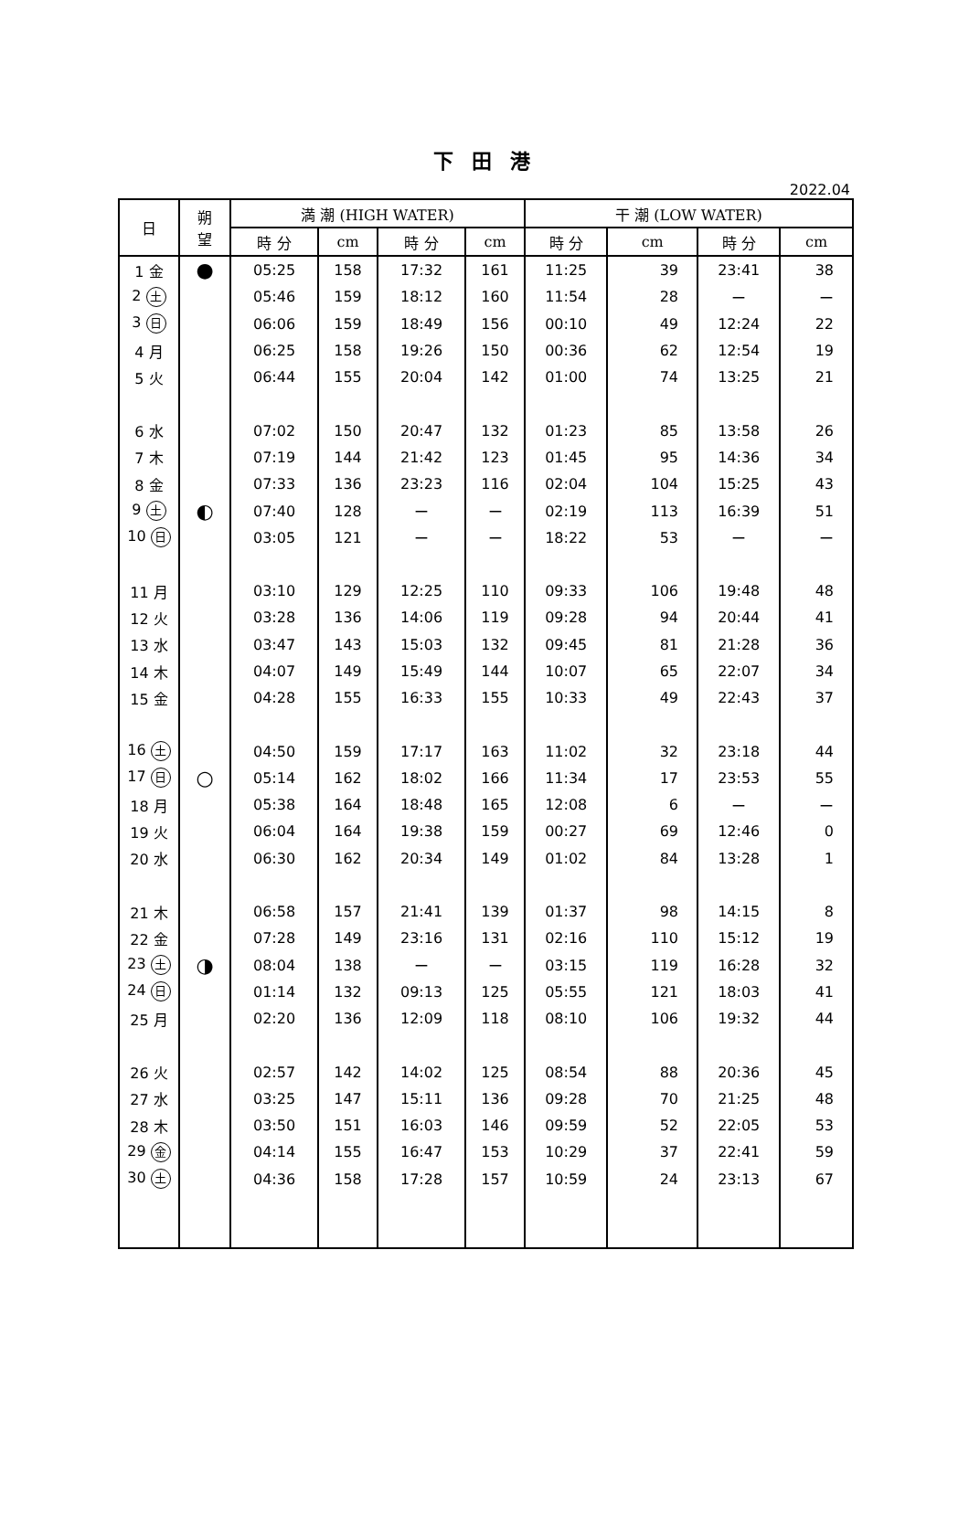下 田 港
2022.04
| 日 | 朔 望 | 満 潮 (HIGH WATER) | | | | 干 潮 (LOW WATER) | | | |
| --- | --- | --- | --- | --- | --- | --- | --- | --- | --- |
| | | 時 分 | cm | 時 分 | cm | 時 分 | cm | 時 分 | cm |
| 1 金 | ● | 05:25 | 158 | 17:32 | 161 | 11:25 | 39 | 23:41 | 38 |
| 2 土 | | 05:46 | 159 | 18:12 | 160 | 11:54 | 28 | ー | ー |
| 3 日 | | 06:06 | 159 | 18:49 | 156 | 00:10 | 49 | 12:24 | 22 |
| 4 月 | | 06:25 | 158 | 19:26 | 150 | 00:36 | 62 | 12:54 | 19 |
| 5 火 | | 06:44 | 155 | 20:04 | 142 | 01:00 | 74 | 13:25 | 21 |
| 6 水 | | 07:02 | 150 | 20:47 | 132 | 01:23 | 85 | 13:58 | 26 |
| 7 木 | | 07:19 | 144 | 21:42 | 123 | 01:45 | 95 | 14:36 | 34 |
| 8 金 | | 07:33 | 136 | 23:23 | 116 | 02:04 | 104 | 15:25 | 43 |
| 9 土 | ◐ | 07:40 | 128 | ー | ー | 02:19 | 113 | 16:39 | 51 |
| 10 日 | | 03:05 | 121 | ー | ー | 18:22 | 53 | ー | ー |
| 11 月 | | 03:10 | 129 | 12:25 | 110 | 09:33 | 106 | 19:48 | 48 |
| 12 火 | | 03:28 | 136 | 14:06 | 119 | 09:28 | 94 | 20:44 | 41 |
| 13 水 | | 03:47 | 143 | 15:03 | 132 | 09:45 | 81 | 21:28 | 36 |
| 14 木 | | 04:07 | 149 | 15:49 | 144 | 10:07 | 65 | 22:07 | 34 |
| 15 金 | | 04:28 | 155 | 16:33 | 155 | 10:33 | 49 | 22:43 | 37 |
| 16 土 | | 04:50 | 159 | 17:17 | 163 | 11:02 | 32 | 23:18 | 44 |
| 17 日 | ○ | 05:14 | 162 | 18:02 | 166 | 11:34 | 17 | 23:53 | 55 |
| 18 月 | | 05:38 | 164 | 18:48 | 165 | 12:08 | 6 | ー | ー |
| 19 火 | | 06:04 | 164 | 19:38 | 159 | 00:27 | 69 | 12:46 | 0 |
| 20 水 | | 06:30 | 162 | 20:34 | 149 | 01:02 | 84 | 13:28 | 1 |
| 21 木 | | 06:58 | 157 | 21:41 | 139 | 01:37 | 98 | 14:15 | 8 |
| 22 金 | | 07:28 | 149 | 23:16 | 131 | 02:16 | 110 | 15:12 | 19 |
| 23 土 | ◑ | 08:04 | 138 | ー | ー | 03:15 | 119 | 16:28 | 32 |
| 24 日 | | 01:14 | 132 | 09:13 | 125 | 05:55 | 121 | 18:03 | 41 |
| 25 月 | | 02:20 | 136 | 12:09 | 118 | 08:10 | 106 | 19:32 | 44 |
| 26 火 | | 02:57 | 142 | 14:02 | 125 | 08:54 | 88 | 20:36 | 45 |
| 27 水 | | 03:25 | 147 | 15:11 | 136 | 09:28 | 70 | 21:25 | 48 |
| 28 木 | | 03:50 | 151 | 16:03 | 146 | 09:59 | 52 | 22:05 | 53 |
| 29 金 | | 04:14 | 155 | 16:47 | 153 | 10:29 | 37 | 22:41 | 59 |
| 30 土 | | 04:36 | 158 | 17:28 | 157 | 10:59 | 24 | 23:13 | 67 |